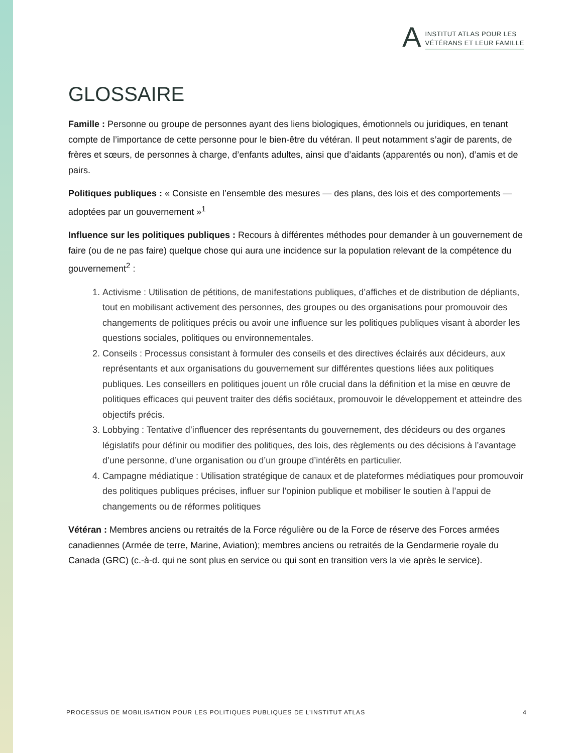A
INSTITUT ATLAS POUR LES
VÉTÉRANS ET LEUR FAMILLE
GLOSSAIRE
Famille : Personne ou groupe de personnes ayant des liens biologiques, émotionnels ou juridiques, en tenant compte de l’importance de cette personne pour le bien-être du vétéran. Il peut notamment s’agir de parents, de frères et sœurs, de personnes à charge, d’enfants adultes, ainsi que d’aidants (apparentés ou non), d’amis et de pairs.
Politiques publiques : « Consiste en l’ensemble des mesures — des plans, des lois et des comportements — adoptées par un gouvernement »<sup>1</sup>
Influence sur les politiques publiques : Recours à différentes méthodes pour demander à un gouvernement de faire (ou de ne pas faire) quelque chose qui aura une incidence sur la population relevant de la compétence du gouvernement<sup>2</sup> :
1. Activisme : Utilisation de pétitions, de manifestations publiques, d’affiches et de distribution de dépliants, tout en mobilisant activement des personnes, des groupes ou des organisations pour promouvoir des changements de politiques précis ou avoir une influence sur les politiques publiques visant à aborder les questions sociales, politiques ou environnementales.
2. Conseils : Processus consistant à formuler des conseils et des directives éclairés aux décideurs, aux représentants et aux organisations du gouvernement sur différentes questions liées aux politiques publiques. Les conseillers en politiques jouent un rôle crucial dans la définition et la mise en œuvre de politiques efficaces qui peuvent traiter des défis sociétaux, promouvoir le développement et atteindre des objectifs précis.
3. Lobbying : Tentative d’influencer des représentants du gouvernement, des décideurs ou des organes législatifs pour définir ou modifier des politiques, des lois, des règlements ou des décisions à l’avantage d’une personne, d’une organisation ou d’un groupe d’intérêts en particulier.
4. Campagne médiatique : Utilisation stratégique de canaux et de plateformes médiatiques pour promouvoir des politiques publiques précises, influer sur l’opinion publique et mobiliser le soutien à l’appui de changements ou de réformes politiques
Vétéran : Membres anciens ou retraités de la Force régulière ou de la Force de réserve des Forces armées canadiennes (Armée de terre, Marine, Aviation); membres anciens ou retraités de la Gendarmerie royale du Canada (GRC) (c.-à-d. qui ne sont plus en service ou qui sont en transition vers la vie après le service).
PROCESSUS DE MOBILISATION POUR LES POLITIQUES PUBLIQUES DE L’INSTITUT ATLAS 4